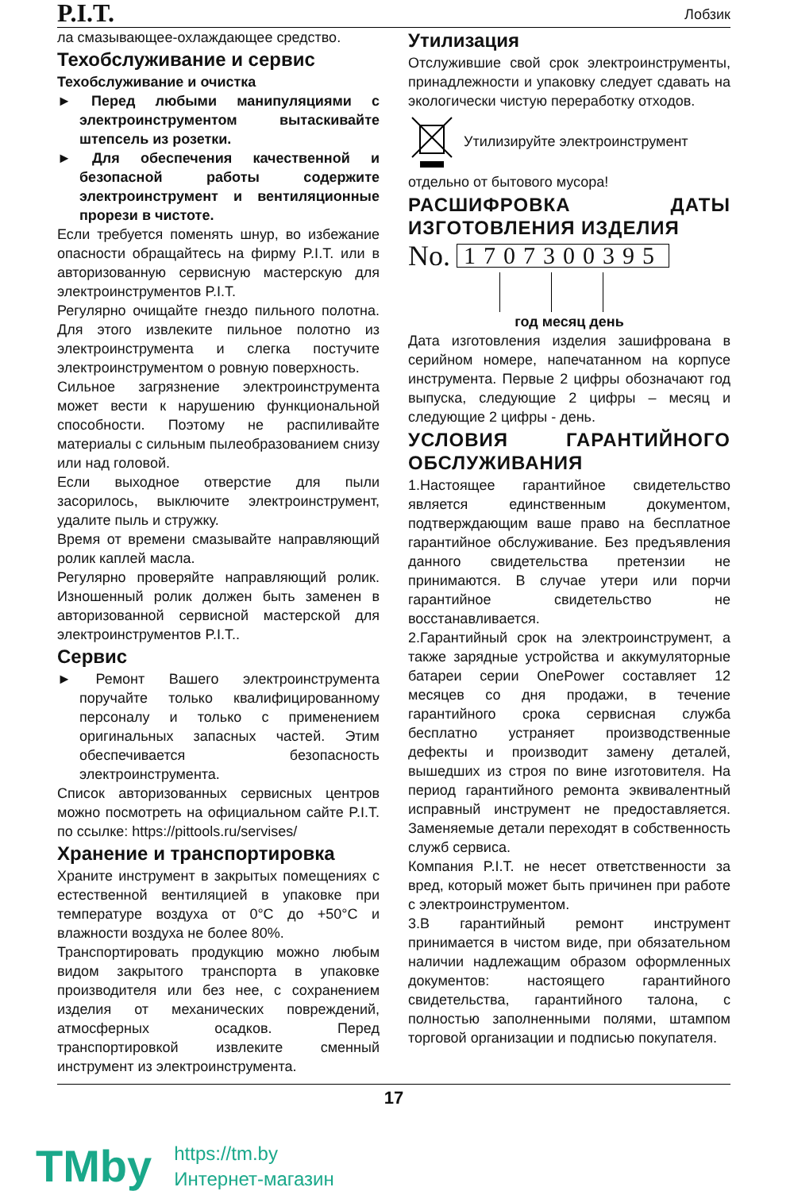P.I.T. Лобзик
ла смазывающее-охлаждающее средство.
Техобслуживание и сервис
Техобслуживание и очистка
► Перед любыми манипуляциями с электроинструментом вытаскивайте штепсель из розетки.
► Для обеспечения качественной и безопасной работы содержите электроинструмент и вентиляционные прорези в чистоте.
Если требуется поменять шнур, во избежание опасности обращайтесь на фирму P.I.T. или в авторизованную сервисную мастерскую для электроинструментов P.I.T.
Регулярно очищайте гнездо пильного полотна. Для этого извлеките пильное полотно из электроинструмента и слегка постучите электроинструментом о ровную поверхность.
Сильное загрязнение электроинструмента может вести к нарушению функциональной способности. Поэтому не распиливайте материалы с сильным пылеобразованием снизу или над головой.
Если выходное отверстие для пыли засорилось, выключите электроинструмент, удалите пыль и стружку.
Время от времени смазывайте направляющий ролик каплей масла.
Регулярно проверяйте направляющий ролик. Изношенный ролик должен быть заменен в авторизованной сервисной мастерской для электроинструментов P.I.T..
Сервис
► Ремонт Вашего электроинструмента поручайте только квалифицированному персоналу и только с применением оригинальных запасных частей. Этим обеспечивается безопасность электроинструмента.
Список авторизованных сервисных центров можно посмотреть на официальном сайте P.I.T. по ссылке: https://pittools.ru/servises/
Хранение и транспортировка
Храните инструмент в закрытых помещениях с естественной вентиляцией в упаковке при температуре воздуха от 0°C до +50°C и влажности воздуха не более 80%.
Транспортировать продукцию можно любым видом закрытого транспорта в упаковке производителя или без нее, с сохранением изделия от механических повреждений, атмосферных осадков. Перед транспортировкой извлеките сменный инструмент из электроинструмента.
Утилизация
Отслужившие свой срок электроинструменты, принадлежности и упаковку следует сдавать на экологически чистую переработку отходов.
Утилизируйте электроинструмент
отдельно от бытового мусора!
РАСШИФРОВКА ДАТЫ ИЗГОТОВЛЕНИЯ ИЗДЕЛИЯ
No. 1707300395
год месяц день
Дата изготовления изделия зашифрована в серийном номере, напечатанном на корпусе инструмента. Первые 2 цифры обозначают год выпуска, следующие 2 цифры – месяц и следующие 2 цифры - день.
УСЛОВИЯ ГАРАНТИЙНОГО ОБСЛУЖИВАНИЯ
1.Настоящее гарантийное свидетельство является единственным документом, подтверждающим ваше право на бесплатное гарантийное обслуживание. Без предъявления данного свидетельства претензии не принимаются. В случае утери или порчи гарантийное свидетельство не восстанавливается.
2.Гарантийный срок на электроинструмент, а также зарядные устройства и аккумуляторные батареи серии OnePower составляет 12 месяцев со дня продажи, в течение гарантийного срока сервисная служба бесплатно устраняет производственные дефекты и производит замену деталей, вышедших из строя по вине изготовителя. На период гарантийного ремонта эквивалентный исправный инструмент не предоставляется. Заменяемые детали переходят в собственность служб сервиса.
Компания P.I.T. не несет ответственности за вред, который может быть причинен при работе с электроинструментом.
3.В гарантийный ремонт инструмент принимается в чистом виде, при обязательном наличии надлежащим образом оформленных документов: настоящего гарантийного свидетельства, гарантийного талона, с полностью заполненными полями, штампом торговой организации и подписью покупателя.
17
TMby
https://tm.by
Интернет-магазин